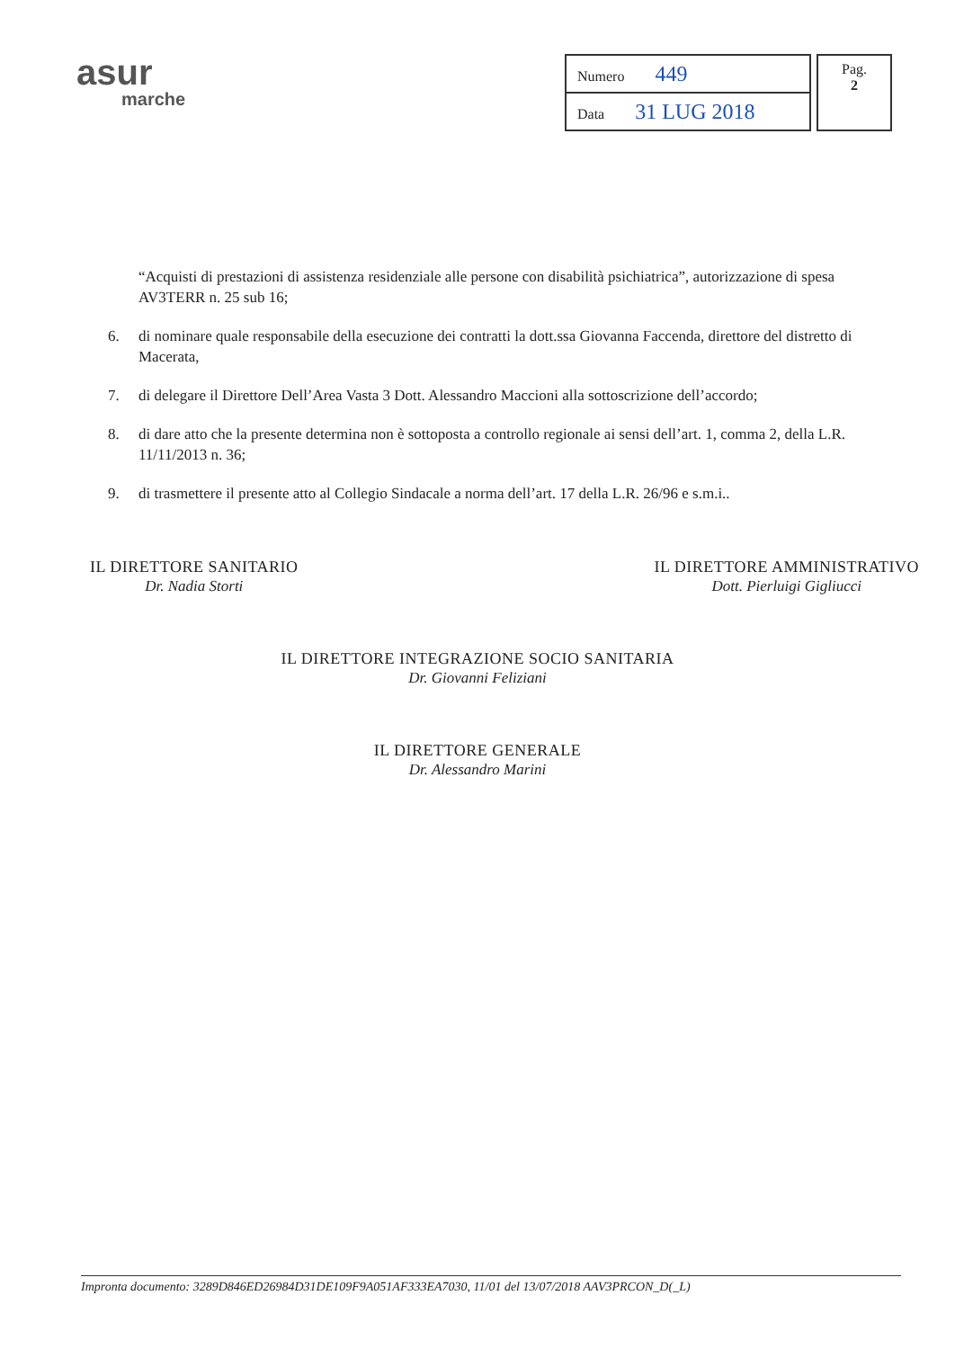asur
marche
| Numero 449 |
| Data 31 LUG 2018 |
Pag.
2
“Acquisti di prestazioni di assistenza residenziale alle persone con disabilità psichiatrica”, autorizzazione di spesa AV3TERR n. 25 sub 16;
6. di nominare quale responsabile della esecuzione dei contratti la dott.ssa Giovanna Faccenda, direttore del distretto di Macerata,
7. di delegare il Direttore Dell’Area Vasta 3 Dott. Alessandro Maccioni alla sottoscrizione dell’accordo;
8. di dare atto che la presente determina non è sottoposta a controllo regionale ai sensi dell’art. 1, comma 2, della L.R. 11/11/2013 n. 36;
9. di trasmettere il presente atto al Collegio Sindacale a norma dell’art. 17 della L.R. 26/96 e s.m.i..
IL DIRETTORE SANITARIO
Dr. Nadia Storti
IL DIRETTORE AMMINISTRATIVO
Dott. Pierluigi Gigliucci
IL DIRETTORE INTEGRAZIONE SOCIO SANITARIA
Dr. Giovanni Feliziani
IL DIRETTORE GENERALE
Dr. Alessandro Marini
Impronta documento: 3289D846ED26984D31DE109F9A051AF333EA7030, 11/01 del 13/07/2018 AAV3PRCON_D(_L)